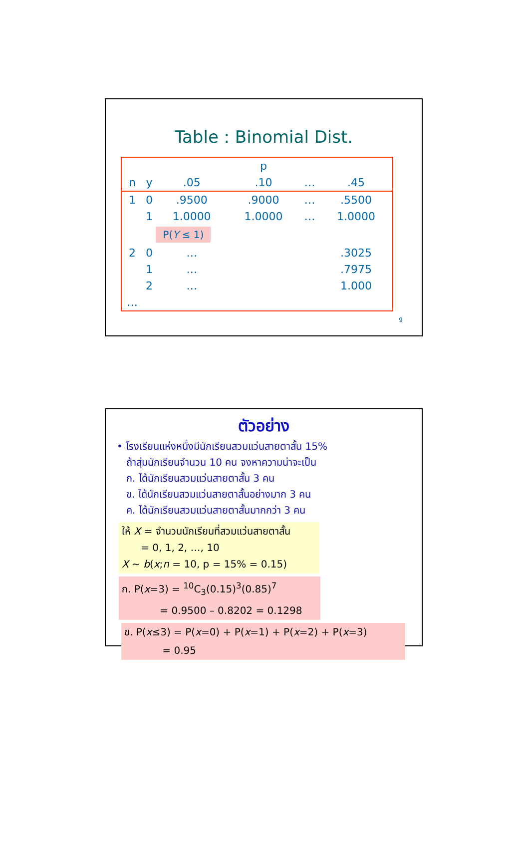Table : Binomial Dist.
| | | | p | | |
| --- | --- | --- | --- | --- | --- |
| n | y | .05 | .10 | … | .45 |
| 1 | 0 | .9500 | .9000 | … | .5500 |
| | 1 | 1.0000 | 1.0000 | … | 1.0000 |
| | | P( Y ≤ 1) | | | |
| 2 | 0 | … | | | .3025 |
| | 1 | … | | | .7975 |
| | 2 | … | | | 1.000 |
| … | | | | | |
9
ตัวอย่าง
• โรงเรียนแห่งหนึ่งมีนักเรียนสวมแว่นสายตาสั้น 15%
ถ้าสุ่มนักเรียนจำนวน 10 คน จงหาความน่าจะเป็น
ก. ได้นักเรียนสวมแว่นสายตาสั้น 3 คน
ข. ได้นักเรียนสวมแว่นสายตาสั้นอย่างมาก 3 คน
ค. ได้นักเรียนสวมแว่นสายตาสั้นมากกว่า 3 คน
ให้ X = จำนวนนักเรียนที่สวมแว่นสายตาสั้น
= 0, 1, 2, …, 10
X ~ b(x;n = 10, p = 15% = 0.15)
ก. P(x=3) = <sup>10</sup>C<sub>3</sub>(0.15)<sup>3</sup>(0.85)<sup>7</sup>
= 0.9500 – 0.8202 = 0.1298
ข. P(x≤3) = P(x=0) + P(x=1) + P(x=2) + P(x=3)
= 0.95